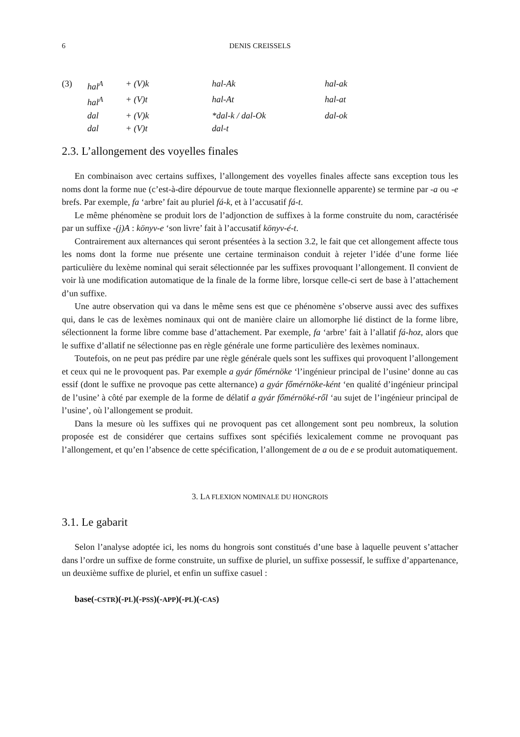6 DENIS CREISSELS
| (3) | hal<sup>A</sup> | + (V)k | hal-Ak | hal-ak |
| | hal<sup>A</sup> | + (V)t | hal-At | hal-at |
| | dal | + (V)k | *dal-k / dal-Ok | dal-ok |
| | dal | + (V)t | dal-t | |
2.3. L’allongement des voyelles finales
En combinaison avec certains suffixes, l’allongement des voyelles finales affecte sans exception tous les noms dont la forme nue (c’est-à-dire dépourvue de toute marque flexionnelle apparente) se termine par -a ou -e brefs. Par exemple, fa ‘arbre’ fait au pluriel fá-k, et à l’accusatif fá-t.
Le même phénomène se produit lors de l’adjonction de suffixes à la forme construite du nom, caractérisée par un suffixe -(j)A : könyv-e ‘son livre’ fait à l’accusatif könyv-é-t.
Contrairement aux alternances qui seront présentées à la section 3.2, le fait que cet allongement affecte tous les noms dont la forme nue présente une certaine terminaison conduit à rejeter l’idée d’une forme liée particulière du lexème nominal qui serait sélectionnée par les suffixes provoquant l’allongement. Il convient de voir là une modification automatique de la finale de la forme libre, lorsque celle-ci sert de base à l’attachement d’un suffixe.
Une autre observation qui va dans le même sens est que ce phénomène s’observe aussi avec des suffixes qui, dans le cas de lexèmes nominaux qui ont de manière claire un allomorphe lié distinct de la forme libre, sélectionnent la forme libre comme base d’attachement. Par exemple, fa ‘arbre’ fait à l’allatif fá-hoz, alors que le suffixe d’allatif ne sélectionne pas en règle générale une forme particulière des lexèmes nominaux.
Toutefois, on ne peut pas prédire par une règle générale quels sont les suffixes qui provoquent l’allongement et ceux qui ne le provoquent pas. Par exemple a gyár főmérnöke ‘l’ingénieur principal de l’usine’ donne au cas essif (dont le suffixe ne provoque pas cette alternance) a gyár főmérnöke-ként ‘en qualité d’ingénieur principal de l’usine’ à côté par exemple de la forme de délatif a gyár főmérnöké-ről ‘au sujet de l’ingénieur principal de l’usine’, où l’allongement se produit.
Dans la mesure où les suffixes qui ne provoquent pas cet allongement sont peu nombreux, la solution proposée est de considérer que certains suffixes sont spécifiés lexicalement comme ne provoquant pas l’allongement, et qu’en l’absence de cette spécification, l’allongement de a ou de e se produit automatiquement.
3. LA FLEXION NOMINALE DU HONGROIS
3.1. Le gabarit
Selon l’analyse adoptée ici, les noms du hongrois sont constitués d’une base à laquelle peuvent s’attacher dans l’ordre un suffixe de forme construite, un suffixe de pluriel, un suffixe possessif, le suffixe d’appartenance, un deuxième suffixe de pluriel, et enfin un suffixe casuel :
base(-CSTR)(-PL)(-PSS)(-APP)(-PL)(-CAS)